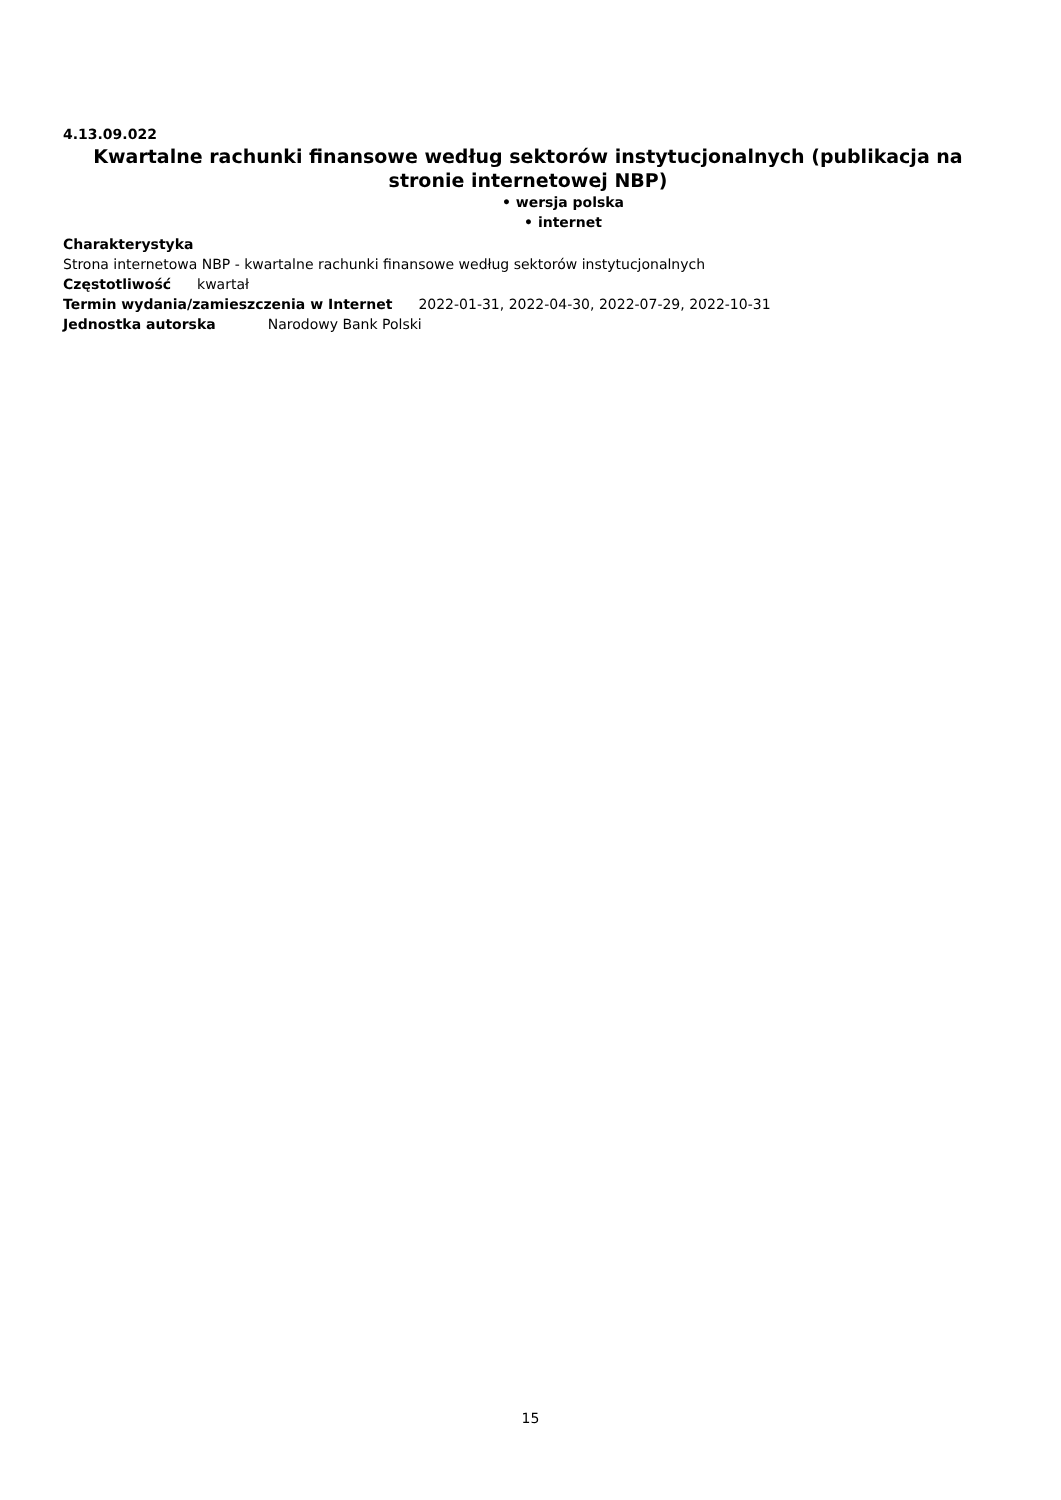4.13.09.022
Kwartalne rachunki finansowe według sektorów instytucjonalnych (publikacja na stronie internetowej NBP)
• wersja polska
• internet
Charakterystyka
Strona internetowa NBP - kwartalne rachunki finansowe według sektorów instytucjonalnych
Częstotliwość kwartał
Termin wydania/zamieszczenia w Internet 2022-01-31, 2022-04-30, 2022-07-29, 2022-10-31
Jednostka autorska Narodowy Bank Polski
15